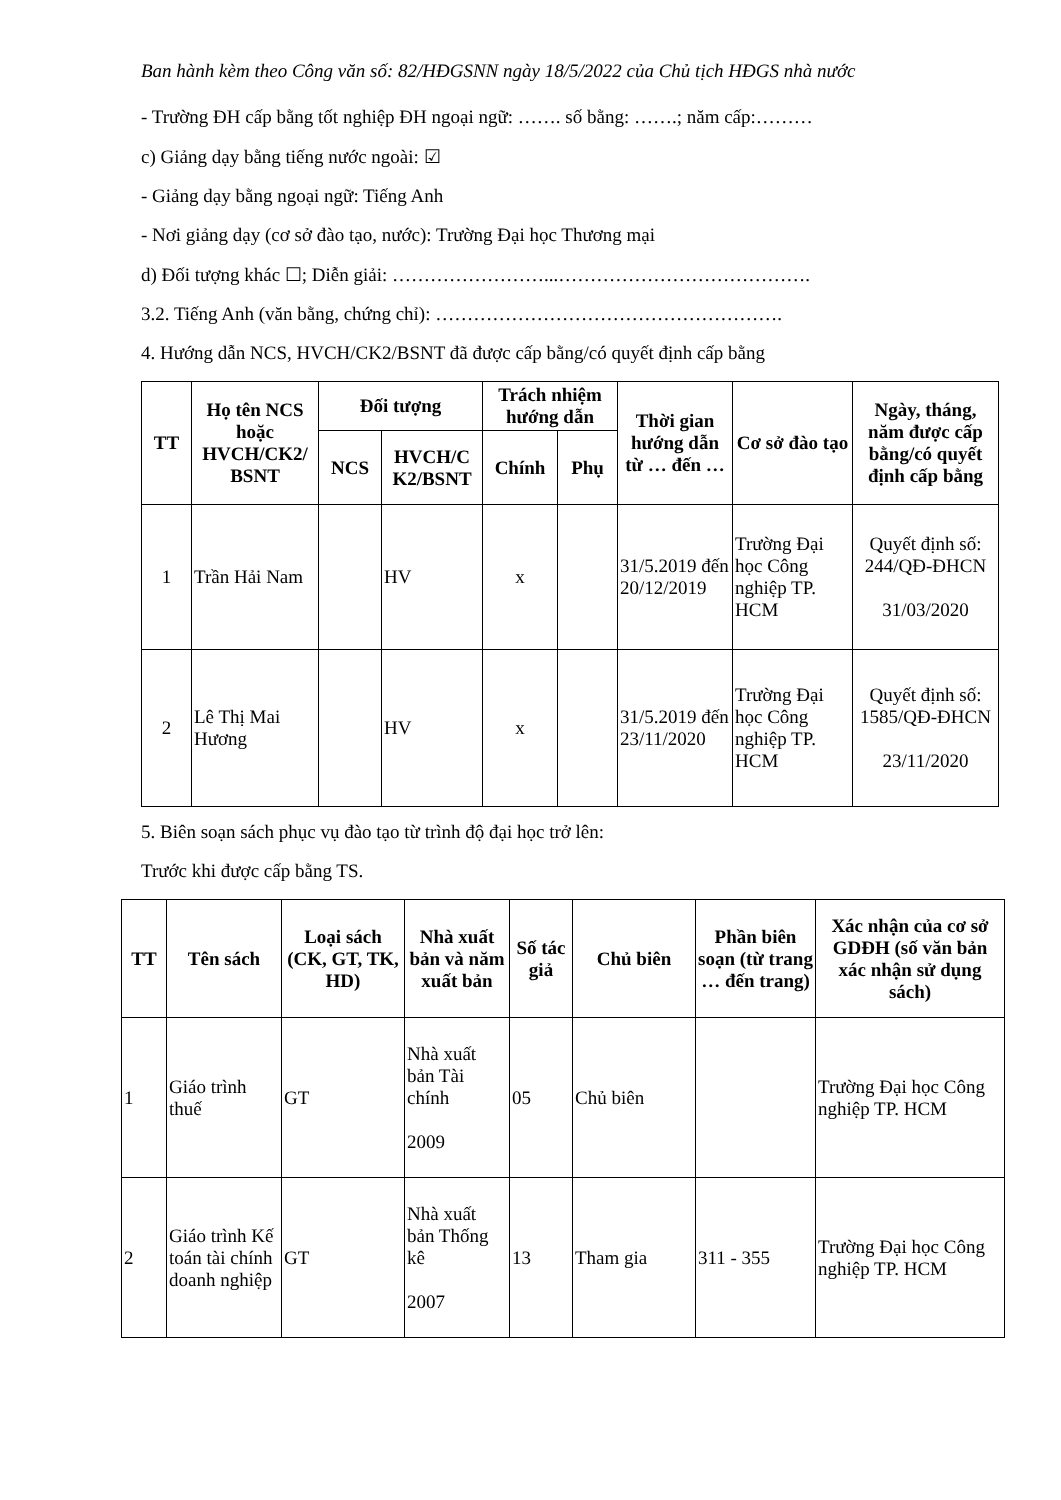Ban hành kèm theo Công văn số: 82/HĐGSNN ngày 18/5/2022 của Chủ tịch HĐGS nhà nước
- Trường ĐH cấp bằng tốt nghiệp ĐH ngoại ngữ: ……. số bằng: …….; năm cấp:………
c) Giảng dạy bằng tiếng nước ngoài: ☑
- Giảng dạy bằng ngoại ngữ: Tiếng Anh
- Nơi giảng dạy (cơ sở đào tạo, nước): Trường Đại học Thương mại
d) Đối tượng khác ☐; Diễn giải: ……………………...………………………………….
3.2. Tiếng Anh (văn bằng, chứng chỉ): ……………………………………………….
4. Hướng dẫn NCS, HVCH/CK2/BSNT đã được cấp bằng/có quyết định cấp bằng
| TT | Họ tên NCS hoặc HVCH/CK2/ BSNT | Đối tượng | | Trách nhiệm hướng dẫn | | Thời gian hướng dẫn từ … đến … | Cơ sở đào tạo | Ngày, tháng, năm được cấp bằng/có quyết định cấp bằng |
| --- | --- | --- | --- | --- | --- | --- | --- | --- |
| | | NCS | HVCH/C K2/BSNT | Chính | Phụ | | | |
| 1 | Trần Hải Nam | | HV | x | | 31/5.2019 đến 20/12/2019 | Trường Đại học Công nghiệp TP. HCM | Quyết định số: 244/QĐ-ĐHCN 31/03/2020 |
| 2 | Lê Thị Mai Hương | | HV | x | | 31/5.2019 đến 23/11/2020 | Trường Đại học Công nghiệp TP. HCM | Quyết định số: 1585/QĐ-ĐHCN 23/11/2020 |
5. Biên soạn sách phục vụ đào tạo từ trình độ đại học trở lên:
Trước khi được cấp bằng TS.
| TT | Tên sách | Loại sách (CK, GT, TK, HD) | Nhà xuất bản và năm xuất bản | Số tác giả | Chủ biên | Phần biên soạn (từ trang … đến trang) | Xác nhận của cơ sở GDĐH (số văn bản xác nhận sử dụng sách) |
| --- | --- | --- | --- | --- | --- | --- | --- |
| 1 | Giáo trình thuế | GT | Nhà xuất bản Tài chính 2009 | 05 | Chủ biên | | Trường Đại học Công nghiệp TP. HCM |
| 2 | Giáo trình Kế toán tài chính doanh nghiệp | GT | Nhà xuất bản Thống kê 2007 | 13 | Tham gia | 311 - 355 | Trường Đại học Công nghiệp TP. HCM |